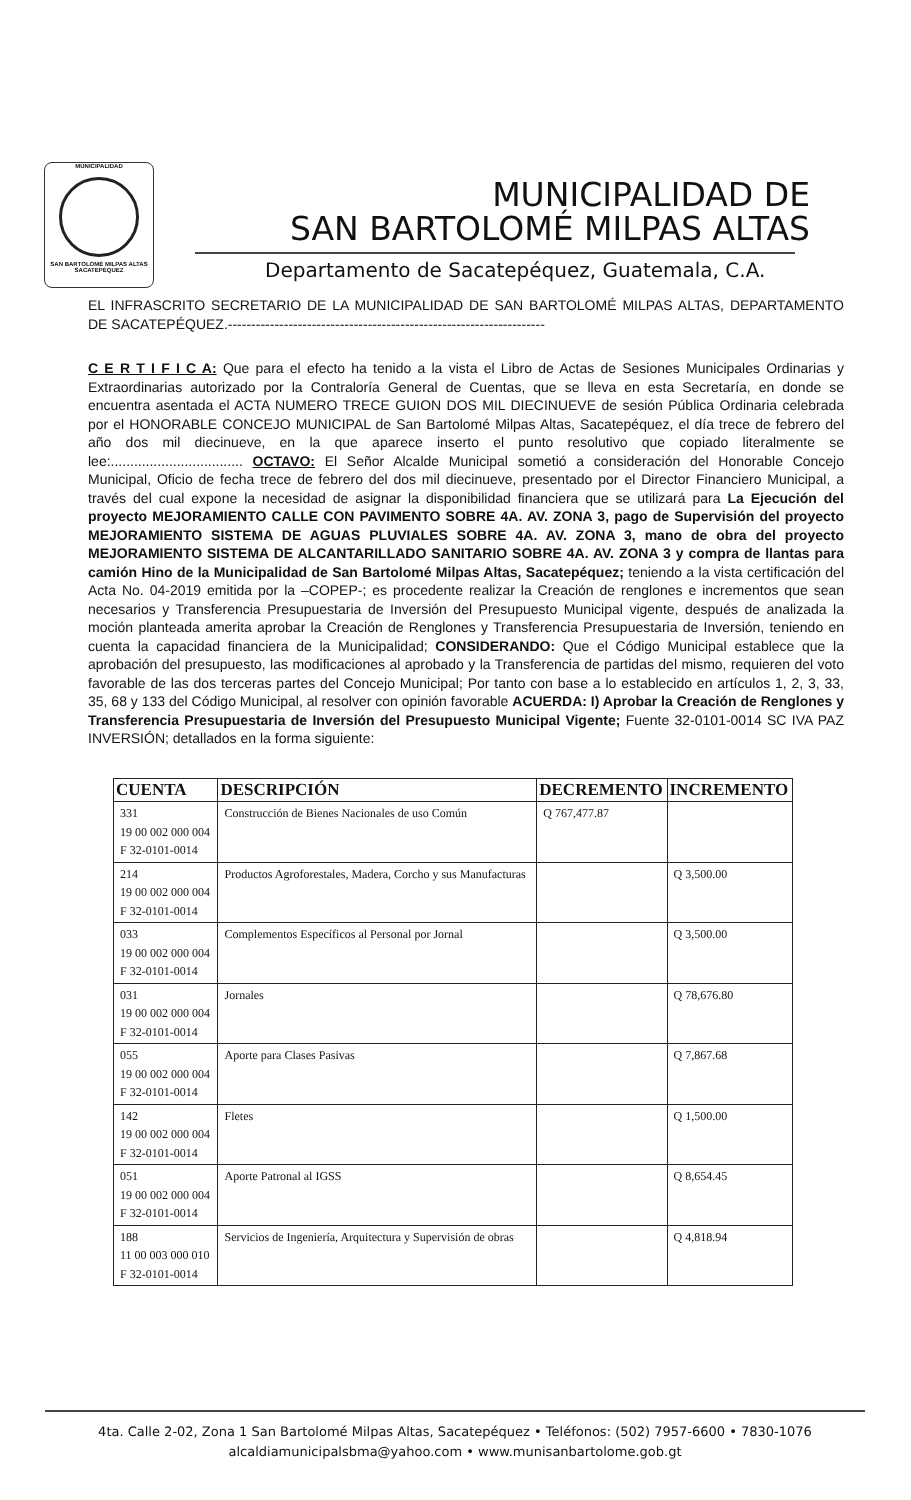MUNICIPALIDAD
SAN BARTOLOMÉ MILPAS ALTAS
SACATEPÉQUEZ
MUNICIPALIDAD DE
SAN BARTOLOMÉ MILPAS ALTAS
Departamento de Sacatepéquez, Guatemala, C.A.
EL INFRASCRITO SECRETARIO DE LA MUNICIPALIDAD DE SAN BARTOLOMÉ MILPAS ALTAS, DEPARTAMENTO DE SACATEPÉQUEZ.--------------------------------------------------------------------
C E R T I F I C A: Que para el efecto ha tenido a la vista el Libro de Actas de Sesiones Municipales Ordinarias y Extraordinarias autorizado por la Contraloría General de Cuentas, que se lleva en esta Secretaría, en donde se encuentra asentada el ACTA NUMERO TRECE GUION DOS MIL DIECINUEVE de sesión Pública Ordinaria celebrada por el HONORABLE CONCEJO MUNICIPAL de San Bartolomé Milpas Altas, Sacatepéquez, el día trece de febrero del año dos mil diecinueve, en la que aparece inserto el punto resolutivo que copiado literalmente se lee:.................................. OCTAVO: El Señor Alcalde Municipal sometió a consideración del Honorable Concejo Municipal, Oficio de fecha trece de febrero del dos mil diecinueve, presentado por el Director Financiero Municipal, a través del cual expone la necesidad de asignar la disponibilidad financiera que se utilizará para La Ejecución del proyecto MEJORAMIENTO CALLE CON PAVIMENTO SOBRE 4A. AV. ZONA 3, pago de Supervisión del proyecto MEJORAMIENTO SISTEMA DE AGUAS PLUVIALES SOBRE 4A. AV. ZONA 3, mano de obra del proyecto MEJORAMIENTO SISTEMA DE ALCANTARILLADO SANITARIO SOBRE 4A. AV. ZONA 3 y compra de llantas para camión Hino de la Municipalidad de San Bartolomé Milpas Altas, Sacatepéquez; teniendo a la vista certificación del Acta No. 04-2019 emitida por la –COPEP-; es procedente realizar la Creación de renglones e incrementos que sean necesarios y Transferencia Presupuestaria de Inversión del Presupuesto Municipal vigente, después de analizada la moción planteada amerita aprobar la Creación de Renglones y Transferencia Presupuestaria de Inversión, teniendo en cuenta la capacidad financiera de la Municipalidad; CONSIDERANDO: Que el Código Municipal establece que la aprobación del presupuesto, las modificaciones al aprobado y la Transferencia de partidas del mismo, requieren del voto favorable de las dos terceras partes del Concejo Municipal; Por tanto con base a lo establecido en artículos 1, 2, 3, 33, 35, 68 y 133 del Código Municipal, al resolver con opinión favorable ACUERDA: I) Aprobar la Creación de Renglones y Transferencia Presupuestaria de Inversión del Presupuesto Municipal Vigente; Fuente 32-0101-0014 SC IVA PAZ INVERSIÓN; detallados en la forma siguiente:
| CUENTA | DESCRIPCIÓN | DECREMENTO | INCREMENTO |
| --- | --- | --- | --- |
| 331 19 00 002 000 004 F 32-0101-0014 | Construcción de Bienes Nacionales de uso Común | Q 767,477.87 | |
| 214 19 00 002 000 004 F 32-0101-0014 | Productos Agroforestales, Madera, Corcho y sus Manufacturas | | Q 3,500.00 |
| 033 19 00 002 000 004 F 32-0101-0014 | Complementos Específicos al Personal por Jornal | | Q 3,500.00 |
| 031 19 00 002 000 004 F 32-0101-0014 | Jornales | | Q 78,676.80 |
| 055 19 00 002 000 004 F 32-0101-0014 | Aporte para Clases Pasivas | | Q 7,867.68 |
| 142 19 00 002 000 004 F 32-0101-0014 | Fletes | | Q 1,500.00 |
| 051 19 00 002 000 004 F 32-0101-0014 | Aporte Patronal al IGSS | | Q 8,654.45 |
| 188 11 00 003 000 010 F 32-0101-0014 | Servicios de Ingeniería, Arquitectura y Supervisión de obras | | Q 4,818.94 |
4ta. Calle 2-02, Zona 1 San Bartolomé Milpas Altas, Sacatepéquez • Teléfonos: (502) 7957-6600 • 7830-1076
alcaldiamunicipalsbma@yahoo.com • www.munisanbartolome.gob.gt